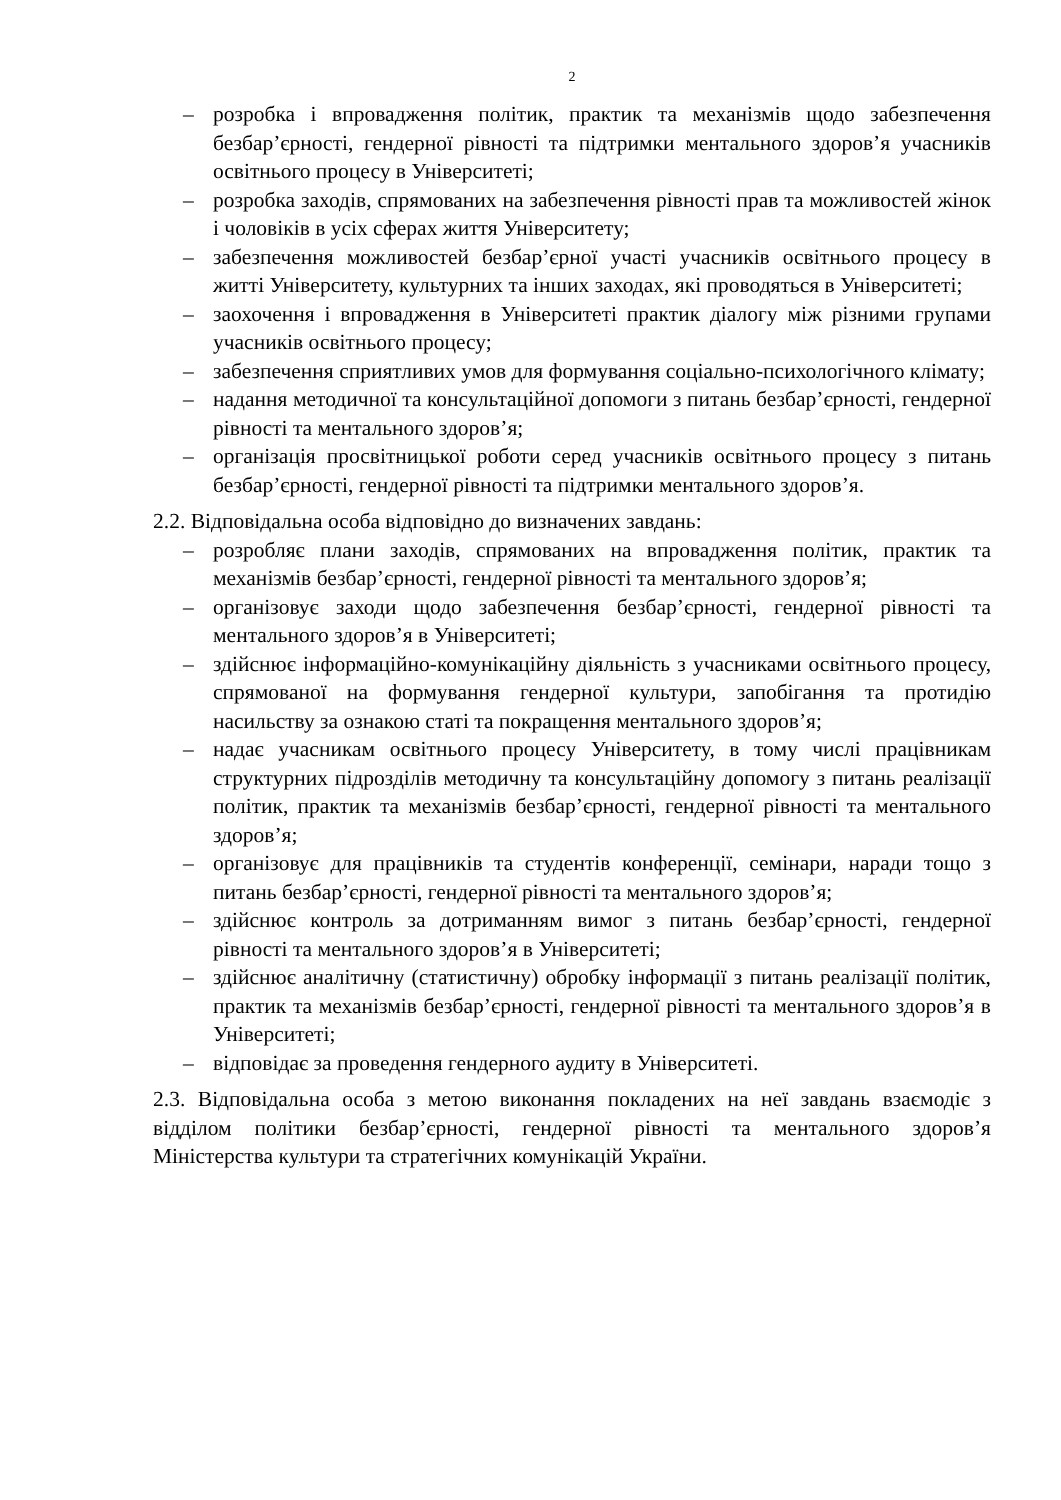2
– розробка і впровадження політик, практик та механізмів щодо забезпечення безбар’єрності, гендерної рівності та підтримки ментального здоров’я учасників освітнього процесу в Університеті;
– розробка заходів, спрямованих на забезпечення рівності прав та можливостей жінок і чоловіків в усіх сферах життя Університету;
– забезпечення можливостей безбар’єрної участі учасників освітнього процесу в житті Університету, культурних та інших заходах, які проводяться в Університеті;
– заохочення і впровадження в Університеті практик діалогу між різними групами учасників освітнього процесу;
– забезпечення сприятливих умов для формування соціально-психологічного клімату;
– надання методичної та консультаційної допомоги з питань безбар’єрності, гендерної рівності та ментального здоров’я;
– організація просвітницької роботи серед учасників освітнього процесу з питань безбар’єрності, гендерної рівності та підтримки ментального здоров’я.
2.2. Відповідальна особа відповідно до визначених завдань:
– розробляє плани заходів, спрямованих на впровадження політик, практик та механізмів безбар’єрності, гендерної рівності та ментального здоров’я;
– організовує заходи щодо забезпечення безбар’єрності, гендерної рівності та ментального здоров’я в Університеті;
– здійснює інформаційно-комунікаційну діяльність з учасниками освітнього процесу, спрямованої на формування гендерної культури, запобігання та протидію насильству за ознакою статі та покращення ментального здоров’я;
– надає учасникам освітнього процесу Університету, в тому числі працівникам структурних підрозділів методичну та консультаційну допомогу з питань реалізації політик, практик та механізмів безбар’єрності, гендерної рівності та ментального здоров’я;
– організовує для працівників та студентів конференції, семінари, наради тощо з питань безбар’єрності, гендерної рівності та ментального здоров’я;
– здійснює контроль за дотриманням вимог з питань безбар’єрності, гендерної рівності та ментального здоров’я в Університеті;
– здійснює аналітичну (статистичну) обробку інформації з питань реалізації політик, практик та механізмів безбар’єрності, гендерної рівності та ментального здоров’я в Університеті;
– відповідає за проведення гендерного аудиту в Університеті.
2.3. Відповідальна особа з метою виконання покладених на неї завдань взаємодіє з відділом політики безбар’єрності, гендерної рівності та ментального здоров’я Міністерства культури та стратегічних комунікацій України.